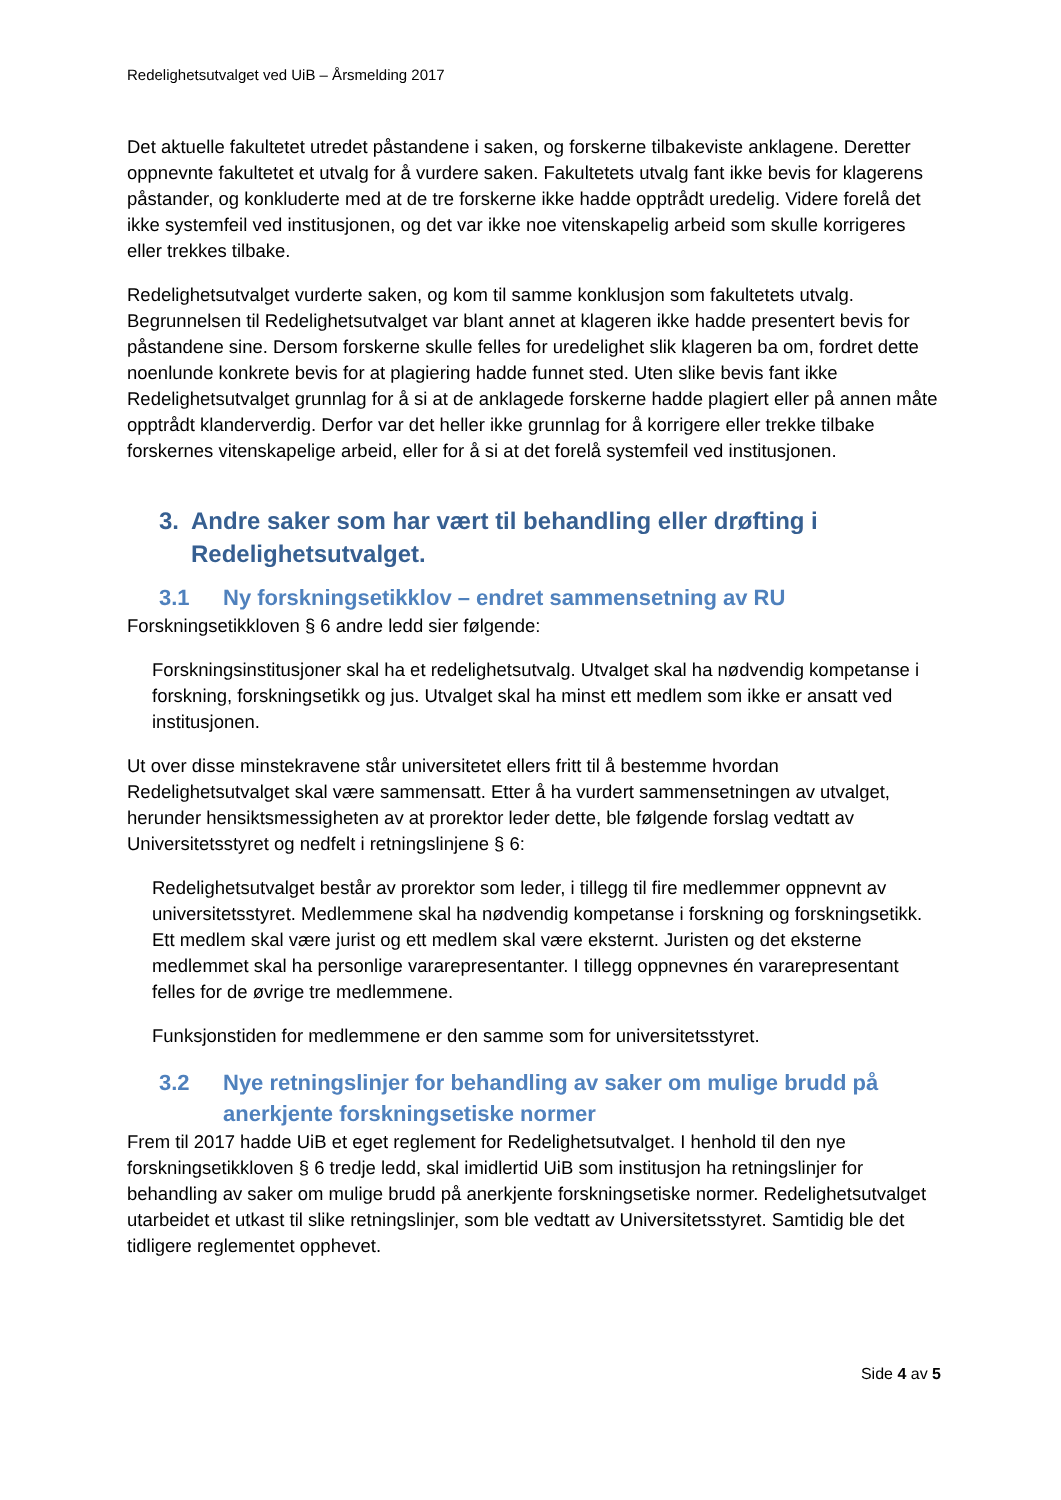Redelighetsutvalget ved UiB – Årsmelding 2017
Det aktuelle fakultetet utredet påstandene i saken, og forskerne tilbakeviste anklagene. Deretter oppnevnte fakultetet et utvalg for å vurdere saken. Fakultetets utvalg fant ikke bevis for klagerens påstander, og konkluderte med at de tre forskerne ikke hadde opptrådt uredelig. Videre forelå det ikke systemfeil ved institusjonen, og det var ikke noe vitenskapelig arbeid som skulle korrigeres eller trekkes tilbake.
Redelighetsutvalget vurderte saken, og kom til samme konklusjon som fakultetets utvalg. Begrunnelsen til Redelighetsutvalget var blant annet at klageren ikke hadde presentert bevis for påstandene sine. Dersom forskerne skulle felles for uredelighet slik klageren ba om, fordret dette noenlunde konkrete bevis for at plagiering hadde funnet sted. Uten slike bevis fant ikke Redelighetsutvalget grunnlag for å si at de anklagede forskerne hadde plagiert eller på annen måte opptrådt klanderverdig. Derfor var det heller ikke grunnlag for å korrigere eller trekke tilbake forskernes vitenskapelige arbeid, eller for å si at det forelå systemfeil ved institusjonen.
3. Andre saker som har vært til behandling eller drøfting i Redelighetsutvalget.
3.1 Ny forskningsetikklov – endret sammensetning av RU
Forskningsetikkloven § 6 andre ledd sier følgende:
Forskningsinstitusjoner skal ha et redelighetsutvalg. Utvalget skal ha nødvendig kompetanse i forskning, forskningsetikk og jus. Utvalget skal ha minst ett medlem som ikke er ansatt ved institusjonen.
Ut over disse minstekravene står universitetet ellers fritt til å bestemme hvordan Redelighetsutvalget skal være sammensatt. Etter å ha vurdert sammensetningen av utvalget, herunder hensiktsmessigheten av at prorektor leder dette, ble følgende forslag vedtatt av Universitetsstyret og nedfelt i retningslinjene § 6:
Redelighetsutvalget består av prorektor som leder, i tillegg til fire medlemmer oppnevnt av universitetsstyret. Medlemmene skal ha nødvendig kompetanse i forskning og forskningsetikk. Ett medlem skal være jurist og ett medlem skal være eksternt. Juristen og det eksterne medlemmet skal ha personlige vararepresentanter. I tillegg oppnevnes én vararepresentant felles for de øvrige tre medlemmene.
Funksjonstiden for medlemmene er den samme som for universitetsstyret.
3.2 Nye retningslinjer for behandling av saker om mulige brudd på anerkjente forskningsetiske normer
Frem til 2017 hadde UiB et eget reglement for Redelighetsutvalget. I henhold til den nye forskningsetikkloven § 6 tredje ledd, skal imidlertid UiB som institusjon ha retningslinjer for behandling av saker om mulige brudd på anerkjente forskningsetiske normer. Redelighetsutvalget utarbeidet et utkast til slike retningslinjer, som ble vedtatt av Universitetsstyret. Samtidig ble det tidligere reglementet opphevet.
Side 4 av 5